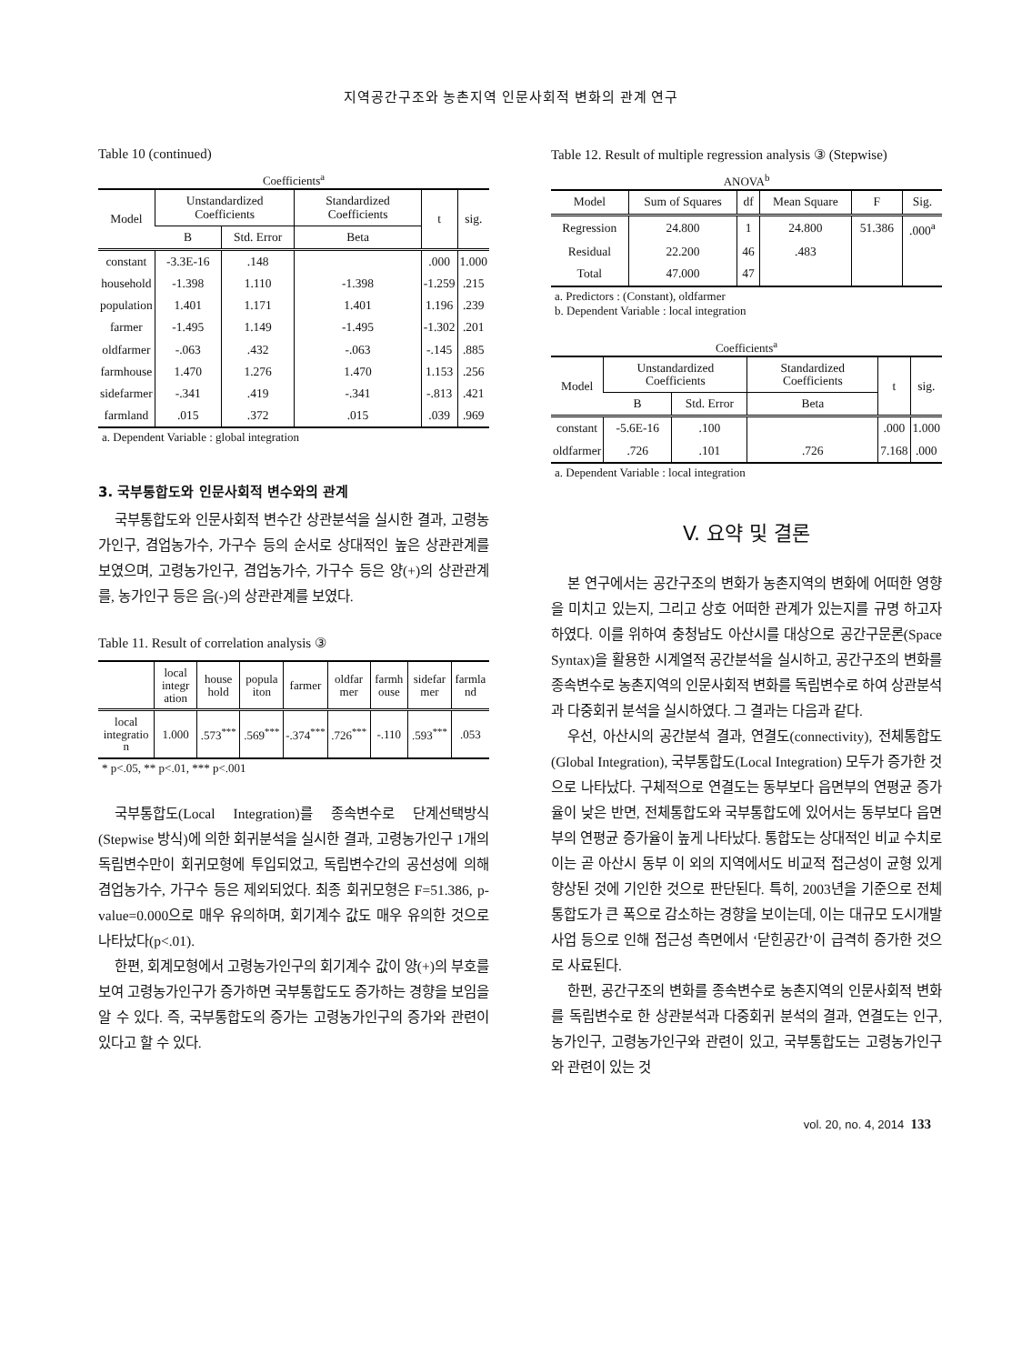지역공간구조와 농촌지역 인문사회적 변화의 관계 연구
Table 10 (continued)
Coefficients<sup>a</sup>
| Model | Unstandardized Coefficients | | Standardized Coefficients | t | sig. |
| --- | --- | --- | --- | --- | --- |
| | B | Std. Error | Beta | | |
| constant | -3.3E-16 | .148 | | .000 | 1.000 |
| household | -1.398 | 1.110 | -1.398 | -1.259 | .215 |
| population | 1.401 | 1.171 | 1.401 | 1.196 | .239 |
| farmer | -1.495 | 1.149 | -1.495 | -1.302 | .201 |
| oldfarmer | -.063 | .432 | -.063 | -.145 | .885 |
| farmhouse | 1.470 | 1.276 | 1.470 | 1.153 | .256 |
| sidefarmer | -.341 | .419 | -.341 | -.813 | .421 |
| farmland | .015 | .372 | .015 | .039 | .969 |
a. Dependent Variable : global integration
3. 국부통합도와 인문사회적 변수와의 관계
국부통합도와 인문사회적 변수간 상관분석을 실시한 결과, 고령농가인구, 겸업농가수, 가구수 등의 순서로 상대적인 높은 상관관계를 보였으며, 고령농가인구, 겸업농가수, 가구수 등은 양(+)의 상관관계를, 농가인구 등은 음(-)의 상관관계를 보였다.
Table 11. Result of correlation analysis ③
| | local integr ation | house hold | popula iton | farmer | oldfar mer | farmh ouse | sidefar mer | farmla nd |
| --- | --- | --- | --- | --- | --- | --- | --- | --- |
| local integratio n | 1.000 | .573<sup>***</sup> | .569<sup>***</sup> | -.374<sup>***</sup> | .726<sup>***</sup> | -.110 | .593<sup>***</sup> | .053 |
* p<.05, ** p<.01, *** p<.001
국부통합도(Local Integration)를 종속변수로 단계선택방식(Stepwise 방식)에 의한 회귀분석을 실시한 결과, 고령농가인구 1개의 독립변수만이 회귀모형에 투입되었고, 독립변수간의 공선성에 의해 겸업농가수, 가구수 등은 제외되었다. 최종 회귀모형은 F=51.386, p-value=0.000으로 매우 유의하며, 회기계수 값도 매우 유의한 것으로 나타났다(p<.01).
한편, 회계모형에서 고령농가인구의 회기계수 값이 양(+)의 부호를 보여 고령농가인구가 증가하면 국부통합도도 증가하는 경향을 보임을 알 수 있다. 즉, 국부통합도의 증가는 고령농가인구의 증가와 관련이 있다고 할 수 있다.
Table 12. Result of multiple regression analysis ③ (Stepwise)
ANOVA<sup>b</sup>
| Model | Sum of Squares | df | Mean Square | F | Sig. |
| --- | --- | --- | --- | --- | --- |
| Regression | 24.800 | 1 | 24.800 | 51.386 | .000<sup>a</sup> |
| Residual | 22.200 | 46 | .483 | | |
| Total | 47.000 | 47 | | | |
a. Predictors : (Constant), oldfarmer
b. Dependent Variable : local integration
Coefficients<sup>a</sup>
| Model | Unstandardized Coefficients | | Standardized Coefficients | t | sig. |
| --- | --- | --- | --- | --- | --- |
| | B | Std. Error | Beta | | |
| constant | -5.6E-16 | .100 | | .000 | 1.000 |
| oldfarmer | .726 | .101 | .726 | 7.168 | .000 |
a. Dependent Variable : local integration
V. 요약 및 결론
본 연구에서는 공간구조의 변화가 농촌지역의 변화에 어떠한 영향을 미치고 있는지, 그리고 상호 어떠한 관계가 있는지를 규명 하고자 하였다. 이를 위하여 충청남도 아산시를 대상으로 공간구문론(Space Syntax)을 활용한 시계열적 공간분석을 실시하고, 공간구조의 변화를 종속변수로 농촌지역의 인문사회적 변화를 독립변수로 하여 상관분석과 다중회귀 분석을 실시하였다. 그 결과는 다음과 같다.
우선, 아산시의 공간분석 결과, 연결도(connectivity), 전체통합도(Global Integration), 국부통합도(Local Integration) 모두가 증가한 것으로 나타났다. 구체적으로 연결도는 동부보다 읍면부의 연평균 증가율이 낮은 반면, 전체통합도와 국부통합도에 있어서는 동부보다 읍면부의 연평균 증가율이 높게 나타났다. 통합도는 상대적인 비교 수치로 이는 곧 아산시 동부 이 외의 지역에서도 비교적 접근성이 균형 있게 향상된 것에 기인한 것으로 판단된다. 특히, 2003년을 기준으로 전체통합도가 큰 폭으로 감소하는 경향을 보이는데, 이는 대규모 도시개발 사업 등으로 인해 접근성 측면에서 ‘닫힌공간’이 급격히 증가한 것으로 사료된다.
한편, 공간구조의 변화를 종속변수로 농촌지역의 인문사회적 변화를 독립변수로 한 상관분석과 다중회귀 분석의 결과, 연결도는 인구, 농가인구, 고령농가인구와 관련이 있고, 국부통합도는 고령농가인구와 관련이 있는 것
vol. 20, no. 4, 2014 133